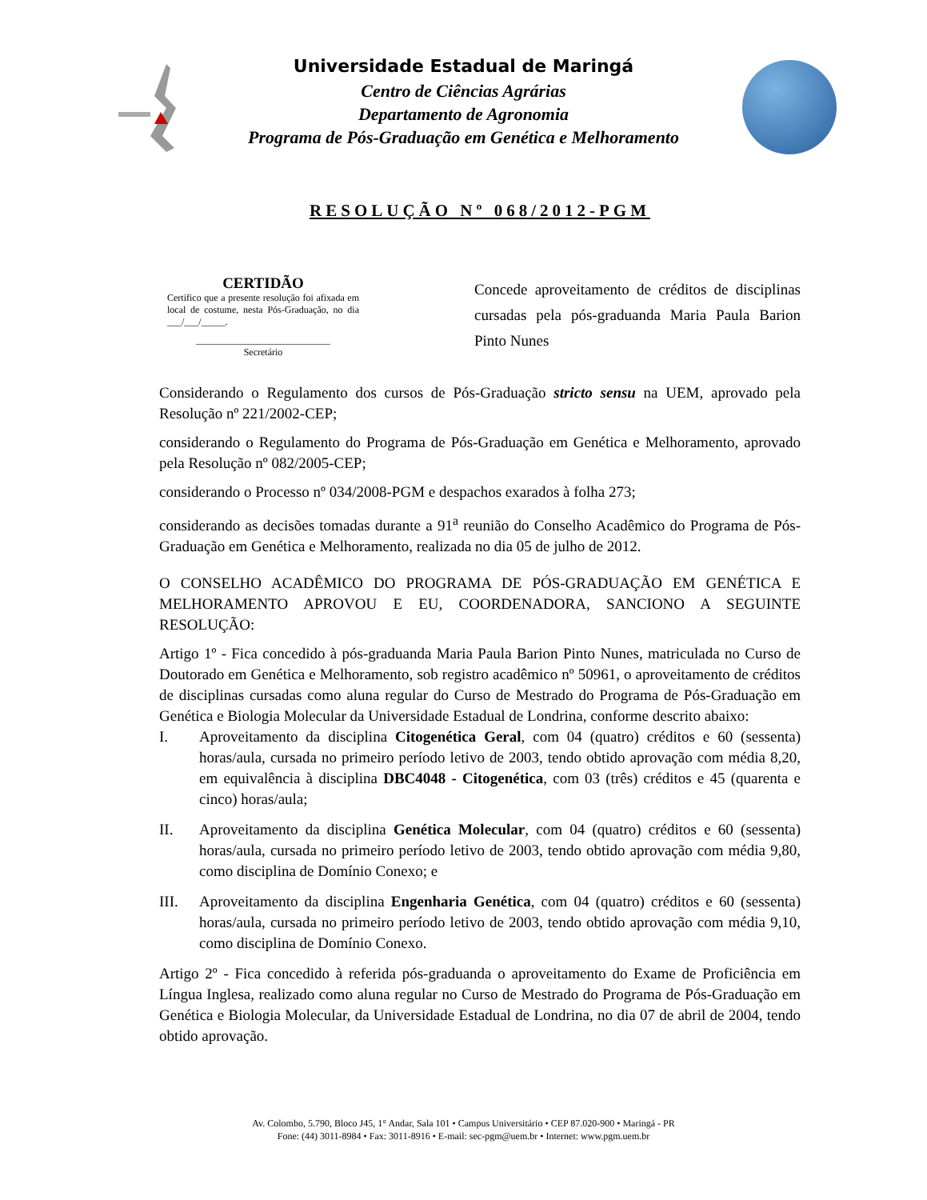Universidade Estadual de Maringá
Centro de Ciências Agrárias
Departamento de Agronomia
Programa de Pós-Graduação em Genética e Melhoramento
RESOLUÇÃO Nº 068/2012-PGM
CERTIDÃO
Certifico que a presente resolução foi afixada em local de costume, nesta Pós-Graduação, no dia ___/___/_____.
____________________________
Secretário
Concede aproveitamento de créditos de disciplinas cursadas pela pós-graduanda Maria Paula Barion Pinto Nunes
Considerando o Regulamento dos cursos de Pós-Graduação stricto sensu na UEM, aprovado pela Resolução nº 221/2002-CEP;
considerando o Regulamento do Programa de Pós-Graduação em Genética e Melhoramento, aprovado pela Resolução nº 082/2005-CEP;
considerando o Processo nº 034/2008-PGM e despachos exarados à folha 273;
considerando as decisões tomadas durante a 91<sup>a</sup> reunião do Conselho Acadêmico do Programa de Pós-Graduação em Genética e Melhoramento, realizada no dia 05 de julho de 2012.
O CONSELHO ACADÊMICO DO PROGRAMA DE PÓS-GRADUAÇÃO EM GENÉTICA E MELHORAMENTO APROVOU E EU, COORDENADORA, SANCIONO A SEGUINTE RESOLUÇÃO:
Artigo 1º - Fica concedido à pós-graduanda Maria Paula Barion Pinto Nunes, matriculada no Curso de Doutorado em Genética e Melhoramento, sob registro acadêmico nº 50961, o aproveitamento de créditos de disciplinas cursadas como aluna regular do Curso de Mestrado do Programa de Pós-Graduação em Genética e Biologia Molecular da Universidade Estadual de Londrina, conforme descrito abaixo:
I. Aproveitamento da disciplina Citogenética Geral, com 04 (quatro) créditos e 60 (sessenta) horas/aula, cursada no primeiro período letivo de 2003, tendo obtido aprovação com média 8,20, em equivalência à disciplina DBC4048 - Citogenética, com 03 (três) créditos e 45 (quarenta e cinco) horas/aula;
II. Aproveitamento da disciplina Genética Molecular, com 04 (quatro) créditos e 60 (sessenta) horas/aula, cursada no primeiro período letivo de 2003, tendo obtido aprovação com média 9,80, como disciplina de Domínio Conexo; e
III. Aproveitamento da disciplina Engenharia Genética, com 04 (quatro) créditos e 60 (sessenta) horas/aula, cursada no primeiro período letivo de 2003, tendo obtido aprovação com média 9,10, como disciplina de Domínio Conexo.
Artigo 2º - Fica concedido à referida pós-graduanda o aproveitamento do Exame de Proficiência em Língua Inglesa, realizado como aluna regular no Curso de Mestrado do Programa de Pós-Graduação em Genética e Biologia Molecular, da Universidade Estadual de Londrina, no dia 07 de abril de 2004, tendo obtido aprovação.
Av. Colombo, 5.790, Bloco J45, 1° Andar, Sala 101 • Campus Universitário • CEP 87.020-900 • Maringá - PR
Fone: (44) 3011-8984 • Fax: 3011-8916 • E-mail: sec-pgm@uem.br • Internet: www.pgm.uem.br